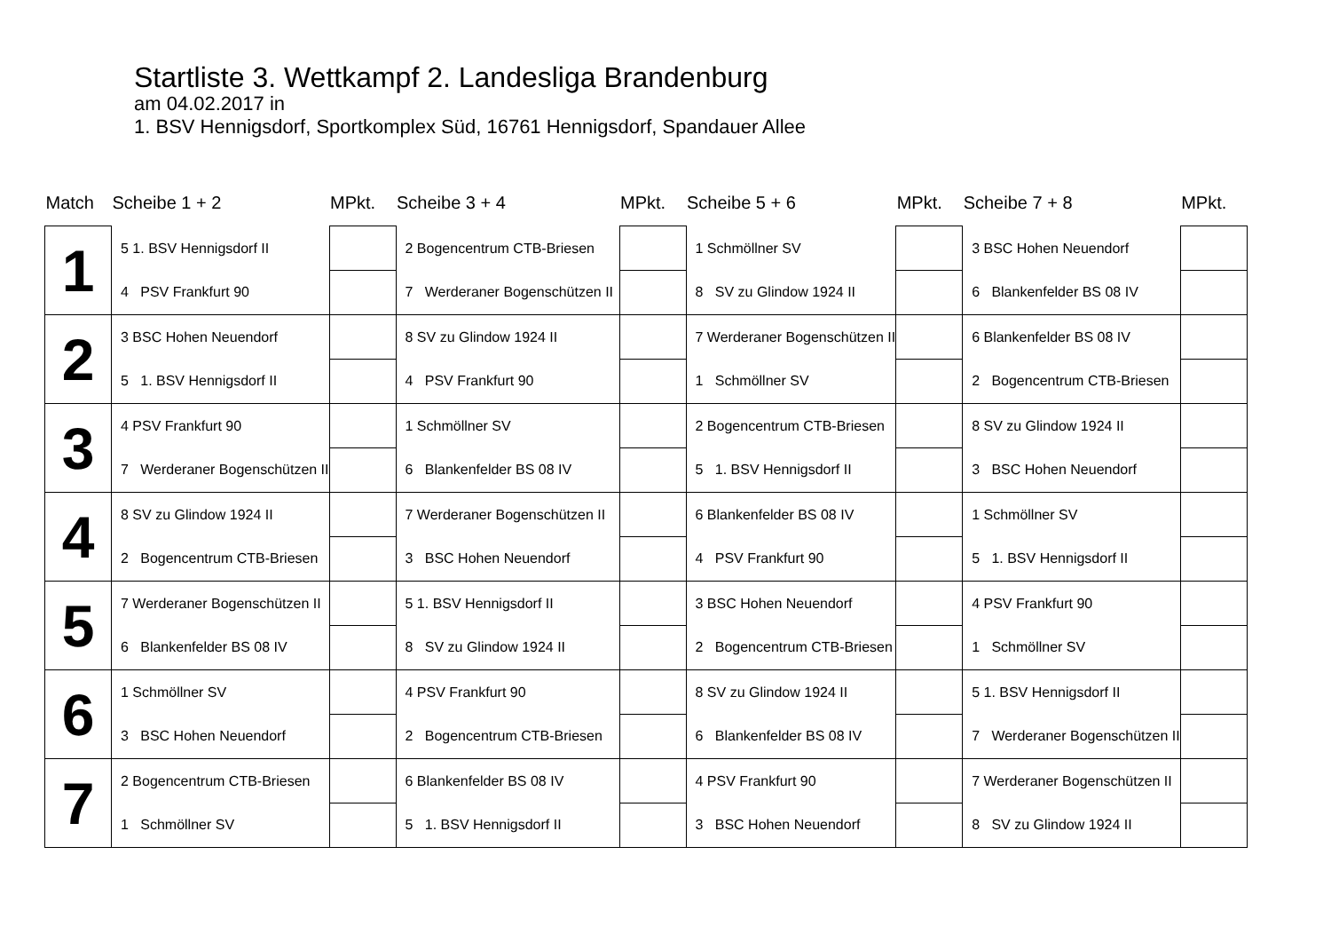Startliste 3. Wettkampf 2. Landesliga Brandenburg
am 04.02.2017 in
1. BSV Hennigsdorf, Sportkomplex Süd, 16761 Hennigsdorf, Spandauer Allee
| Match | Scheibe 1 + 2 | MPkt. | Scheibe 3 + 4 | MPkt. | Scheibe 5 + 6 | MPkt. | Scheibe 7 + 8 | MPkt. |
| --- | --- | --- | --- | --- | --- | --- | --- | --- |
| 1 | 5 1. BSV Hennigsdorf II | | 2 Bogencentrum CTB-Briesen | | 1 Schmöllner SV | | 3 BSC Hohen Neuendorf | |
| | 4 PSV Frankfurt 90 | | 7 Werderaner Bogenschützen II | | 8 SV zu Glindow 1924 II | | 6 Blankenfelder BS 08 IV | |
| 2 | 3 BSC Hohen Neuendorf | | 8 SV zu Glindow 1924 II | | 7 Werderaner Bogenschützen II | | 6 Blankenfelder BS 08 IV | |
| | 5 1. BSV Hennigsdorf II | | 4 PSV Frankfurt 90 | | 1 Schmöllner SV | | 2 Bogencentrum CTB-Briesen | |
| 3 | 4 PSV Frankfurt 90 | | 1 Schmöllner SV | | 2 Bogencentrum CTB-Briesen | | 8 SV zu Glindow 1924 II | |
| | 7 Werderaner Bogenschützen II | | 6 Blankenfelder BS 08 IV | | 5 1. BSV Hennigsdorf II | | 3 BSC Hohen Neuendorf | |
| 4 | 8 SV zu Glindow 1924 II | | 7 Werderaner Bogenschützen II | | 6 Blankenfelder BS 08 IV | | 1 Schmöllner SV | |
| | 2 Bogencentrum CTB-Briesen | | 3 BSC Hohen Neuendorf | | 4 PSV Frankfurt 90 | | 5 1. BSV Hennigsdorf II | |
| 5 | 7 Werderaner Bogenschützen II | | 5 1. BSV Hennigsdorf II | | 3 BSC Hohen Neuendorf | | 4 PSV Frankfurt 90 | |
| | 6 Blankenfelder BS 08 IV | | 8 SV zu Glindow 1924 II | | 2 Bogencentrum CTB-Briesen | | 1 Schmöllner SV | |
| 6 | 1 Schmöllner SV | | 4 PSV Frankfurt 90 | | 8 SV zu Glindow 1924 II | | 5 1. BSV Hennigsdorf II | |
| | 3 BSC Hohen Neuendorf | | 2 Bogencentrum CTB-Briesen | | 6 Blankenfelder BS 08 IV | | 7 Werderaner Bogenschützen II | |
| 7 | 2 Bogencentrum CTB-Briesen | | 6 Blankenfelder BS 08 IV | | 4 PSV Frankfurt 90 | | 7 Werderaner Bogenschützen II | |
| | 1 Schmöllner SV | | 5 1. BSV Hennigsdorf II | | 3 BSC Hohen Neuendorf | | 8 SV zu Glindow 1924 II | |